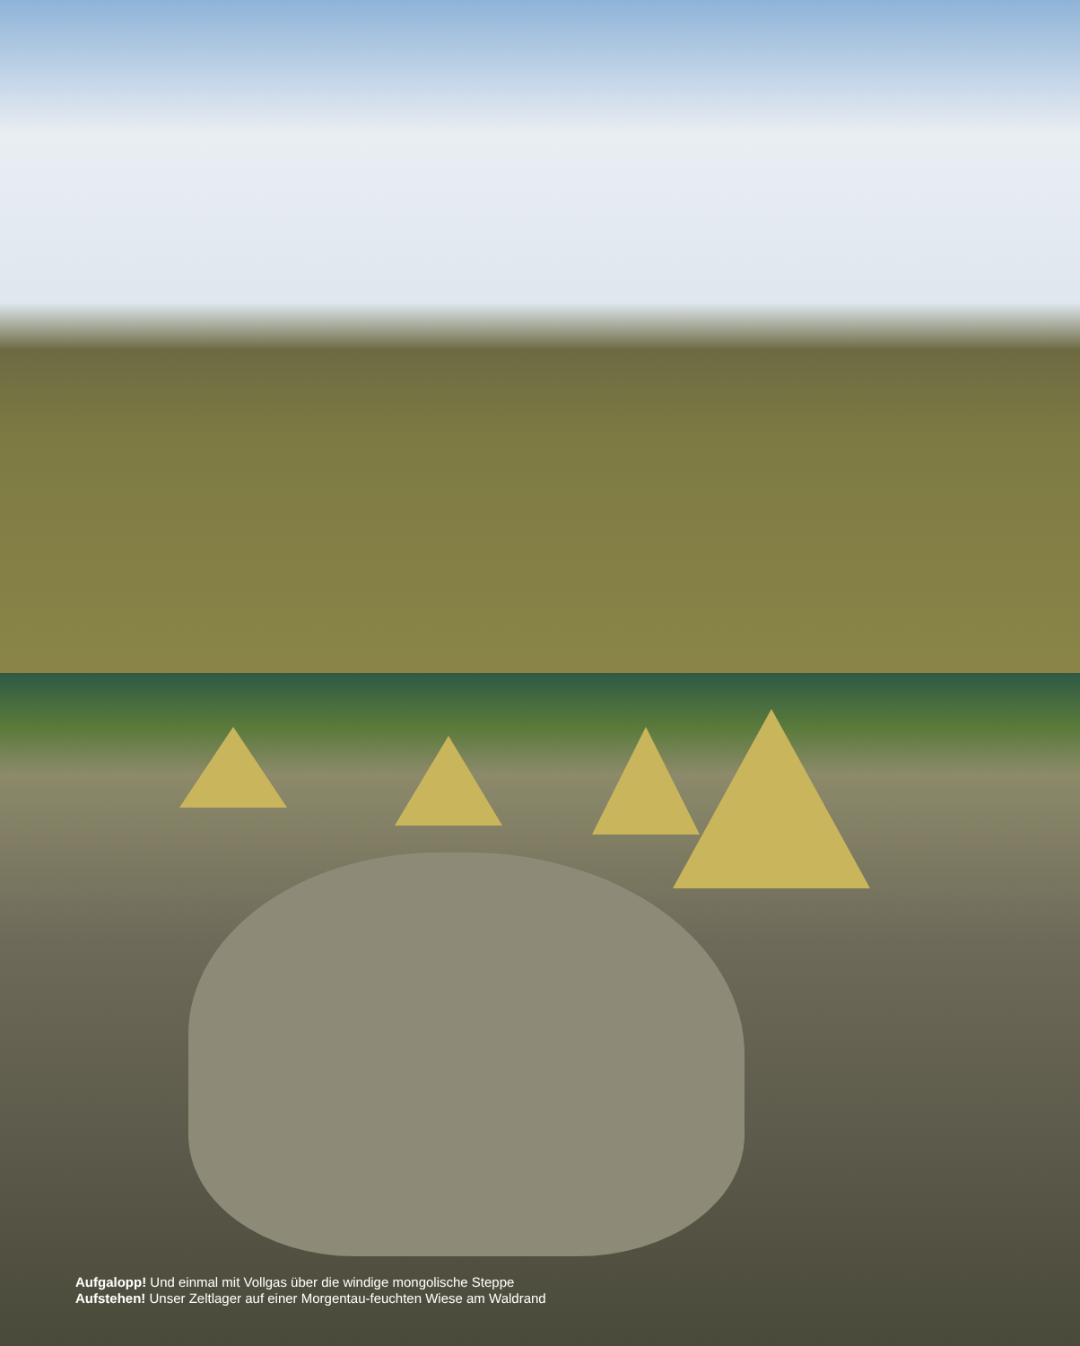Aufgalopp! Und einmal mit Vollgas über die windige mongolische Steppe
Aufstehen! Unser Zeltlager auf einer Morgentau-feuchten Wiese am Waldrand